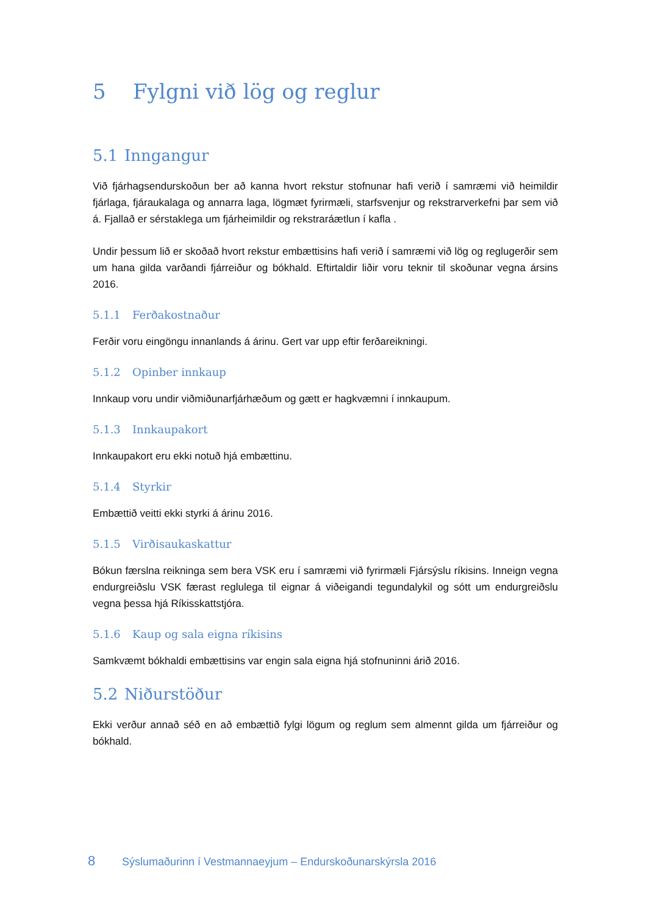5 Fylgni við lög og reglur
5.1 Inngangur
Við fjárhagsendurskoðun ber að kanna hvort rekstur stofnunar hafi verið í samræmi við heimildir fjárlaga, fjáraukalaga og annarra laga, lögmæt fyrirmæli, starfsvenjur og rekstrarverkefni þar sem við á. Fjallað er sérstaklega um fjárheimildir og rekstraráætlun í kafla .
Undir þessum lið er skoðað hvort rekstur embættisins hafi verið í samræmi við lög og reglugerðir sem um hana gilda varðandi fjárreiður og bókhald. Eftirtaldir liðir voru teknir til skoðunar vegna ársins 2016.
5.1.1 Ferðakostnaður
Ferðir voru eingöngu innanlands á árinu. Gert var upp eftir ferðareikningi.
5.1.2 Opinber innkaup
Innkaup voru undir viðmiðunarfjárhæðum og gætt er hagkvæmni í innkaupum.
5.1.3 Innkaupakort
Innkaupakort eru ekki notuð hjá embættinu.
5.1.4 Styrkir
Embættið veitti ekki styrki á árinu 2016.
5.1.5 Virðisaukaskattur
Bókun færslna reikninga sem bera VSK eru í samræmi við fyrirmæli Fjársýslu ríkisins. Inneign vegna endurgreiðslu VSK færast reglulega til eignar á viðeigandi tegundalykil og sótt um endurgreiðslu vegna þessa hjá Ríkisskattstjóra.
5.1.6 Kaup og sala eigna ríkisins
Samkvæmt bókhaldi embættisins var engin sala eigna hjá stofnuninni árið 2016.
5.2 Niðurstöður
Ekki verður annað séð en að embættið fylgi lögum og reglum sem almennt gilda um fjárreiður og bókhald.
8 Sýslumaðurinn í Vestmannaeyjum – Endurskoðunarskýrsla 2016